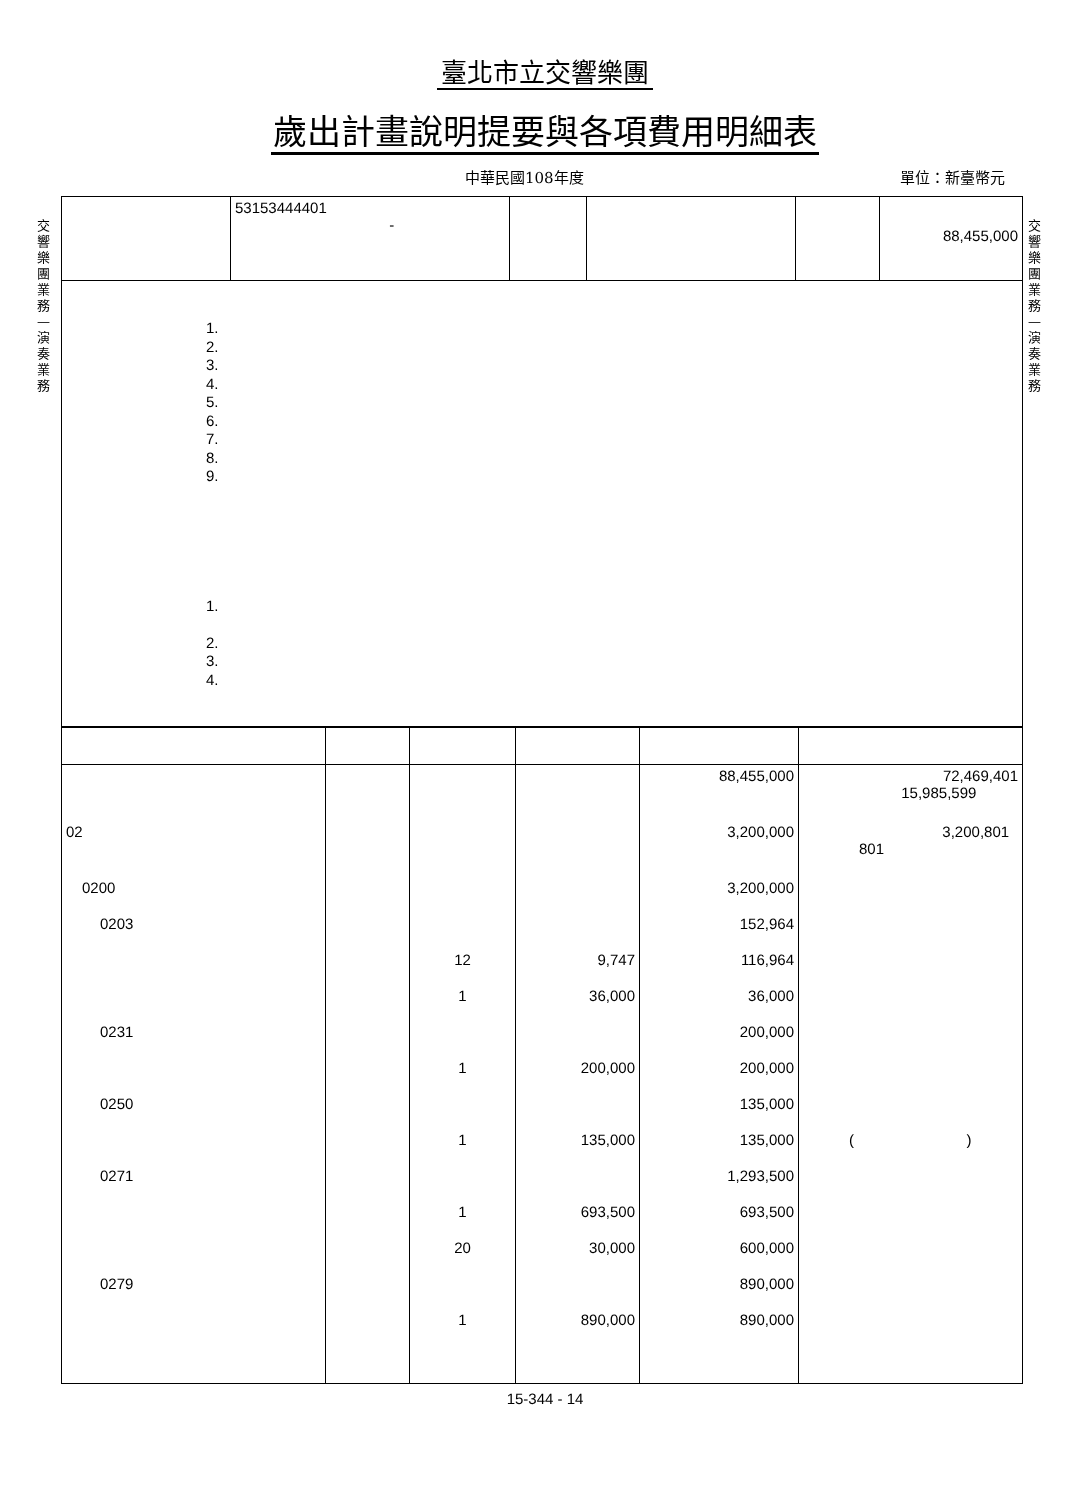臺北市立交響樂團
歲出計畫說明提要與各項費用明細表
中華民國108年度 單位：新臺幣元
交響樂團業務—演奏業務
交響樂團業務—演奏業務
| | 53153444401 - | | | | 88,455,000 |
| 1. 2. 3. 4. 5. 6. 7. 8. 9. 1. 2. 3. 4. | | | | | |
| | | | | 88,455,000 | 72,469,401 15,985,599 |
| 02 | | | | 3,200,000 | 3,200,801 801 |
| 0200 | | | | 3,200,000 | |
| 0203 | | | | 152,964 | |
| | | 12 | 9,747 | 116,964 | |
| | | 1 | 36,000 | 36,000 | |
| 0231 | | | | 200,000 | |
| | | 1 | 200,000 | 200,000 | |
| 0250 | | | | 135,000 | |
| | | 1 | 135,000 | 135,000 | ( ) |
| 0271 | | | | 1,293,500 | |
| | | 1 | 693,500 | 693,500 | |
| | | 20 | 30,000 | 600,000 | |
| 0279 | | | | 890,000 | |
| | | 1 | 890,000 | 890,000 | |
15-344 - 14